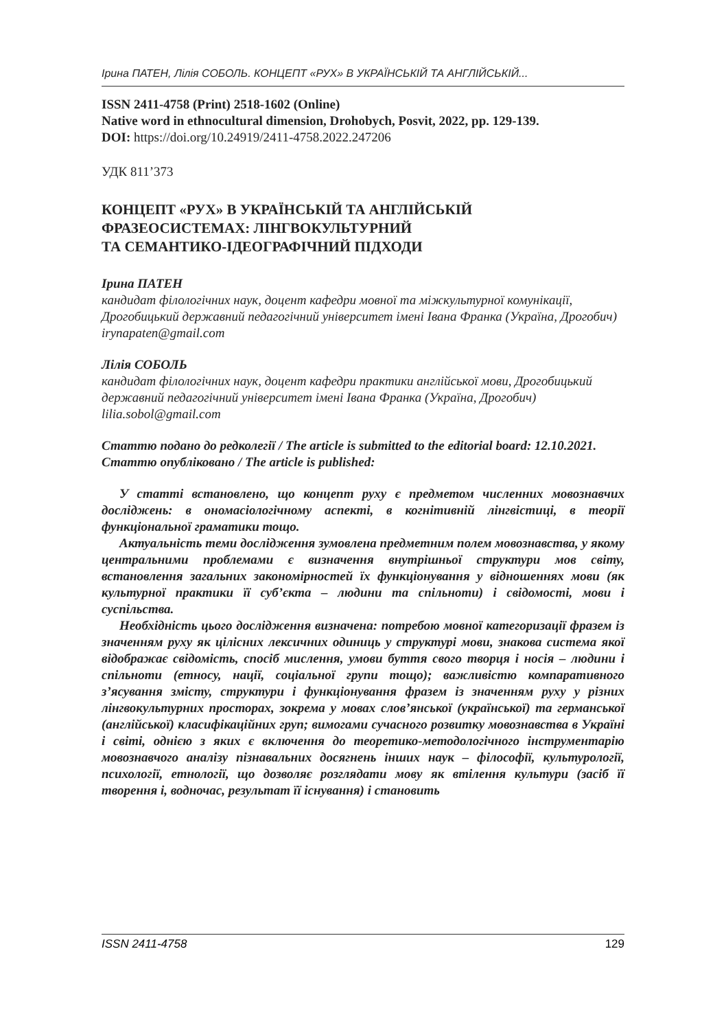Ірина ПАТЕН, Лілія СОБОЛЬ. КОНЦЕПТ «РУХ» В УКРАЇНСЬКІЙ ТА АНГЛІЙСЬКІЙ...
ISSN 2411-4758 (Print) 2518-1602 (Online)
Native word in ethnocultural dimension, Drohobych, Posvit, 2022, pp. 129-139.
DOI: https://doi.org/10.24919/2411-4758.2022.247206
УДК 811’373
КОНЦЕПТ «РУХ» В УКРАЇНСЬКІЙ ТА АНГЛІЙСЬКІЙ
ФРАЗЕОСИСТЕМАХ: ЛІНГВОКУЛЬТУРНИЙ
ТА СЕМАНТИКО-ІДЕОГРАФІЧНИЙ ПІДХОДИ
Ірина ПАТЕН
кандидат філологічних наук, доцент кафедри мовної та міжкультурної комунікації, Дрогобицький державний педагогічний університет імені Івана Франка (Україна, Дрогобич) irynapaten@gmail.com
Лілія СОБОЛЬ
кандидат філологічних наук, доцент кафедри практики англійської мови, Дрогобицький державний педагогічний університет імені Івана Франка (Україна, Дрогобич) lilia.sobol@gmail.com
Статтю подано до редколегії / The article is submitted to the editorial board: 12.10.2021.
Статтю опубліковано / The article is published:
У статті встановлено, що концепт руху є предметом численних мовознавчих досліджень: в ономасіологічному аспекті, в когнітивній лінгвістиці, в теорії функціональної граматики тощо.
Актуальність теми дослідження зумовлена предметним полем мовознавства, у якому центральними проблемами є визначення внутрішньої структури мов світу, встановлення загальних закономірностей їх функціонування у відношеннях мови (як культурної практики її суб’єкта – людини та спільноти) і свідомості, мови і суспільства.
Необхідність цього дослідження визначена: потребою мовної категоризації фразем із значенням руху як цілісних лексичних одиниць у структурі мови, знакова система якої відображає свідомість, спосіб мислення, умови буття свого творця і носія – людини і спільноти (етносу, нації, соціальної групи тощо); важливістю компаративного з’ясування змісту, структури і функціонування фразем із значенням руху у різних лінгвокультурних просторах, зокрема у мовах слов’янської (української) та германської (англійської) класифікаційних груп; вимогами сучасного розвитку мовознавства в Україні і світі, однією з яких є включення до теоретико-методологічного інструментарію мовознавчого аналізу пізнавальних досягнень інших наук – філософії, культурології, психології, етнології, що дозволяє розглядати мову як втілення культури (засіб її творення і, водночас, результат її існування) і становить
ISSN 2411-4758 129